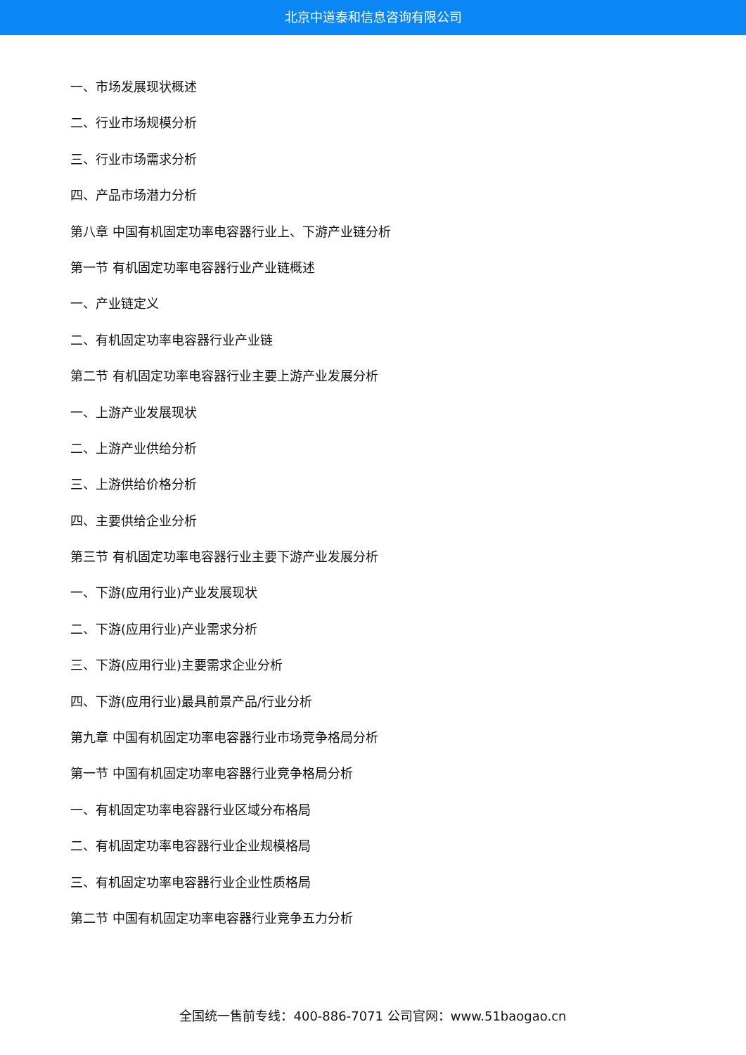北京中道泰和信息咨询有限公司
一、市场发展现状概述
二、行业市场规模分析
三、行业市场需求分析
四、产品市场潜力分析
第八章 中国有机固定功率电容器行业上、下游产业链分析
第一节 有机固定功率电容器行业产业链概述
一、产业链定义
二、有机固定功率电容器行业产业链
第二节 有机固定功率电容器行业主要上游产业发展分析
一、上游产业发展现状
二、上游产业供给分析
三、上游供给价格分析
四、主要供给企业分析
第三节 有机固定功率电容器行业主要下游产业发展分析
一、下游(应用行业)产业发展现状
二、下游(应用行业)产业需求分析
三、下游(应用行业)主要需求企业分析
四、下游(应用行业)最具前景产品/行业分析
第九章 中国有机固定功率电容器行业市场竞争格局分析
第一节 中国有机固定功率电容器行业竞争格局分析
一、有机固定功率电容器行业区域分布格局
二、有机固定功率电容器行业企业规模格局
三、有机固定功率电容器行业企业性质格局
第二节 中国有机固定功率电容器行业竞争五力分析
全国统一售前专线：400-886-7071 公司官网：www.51baogao.cn